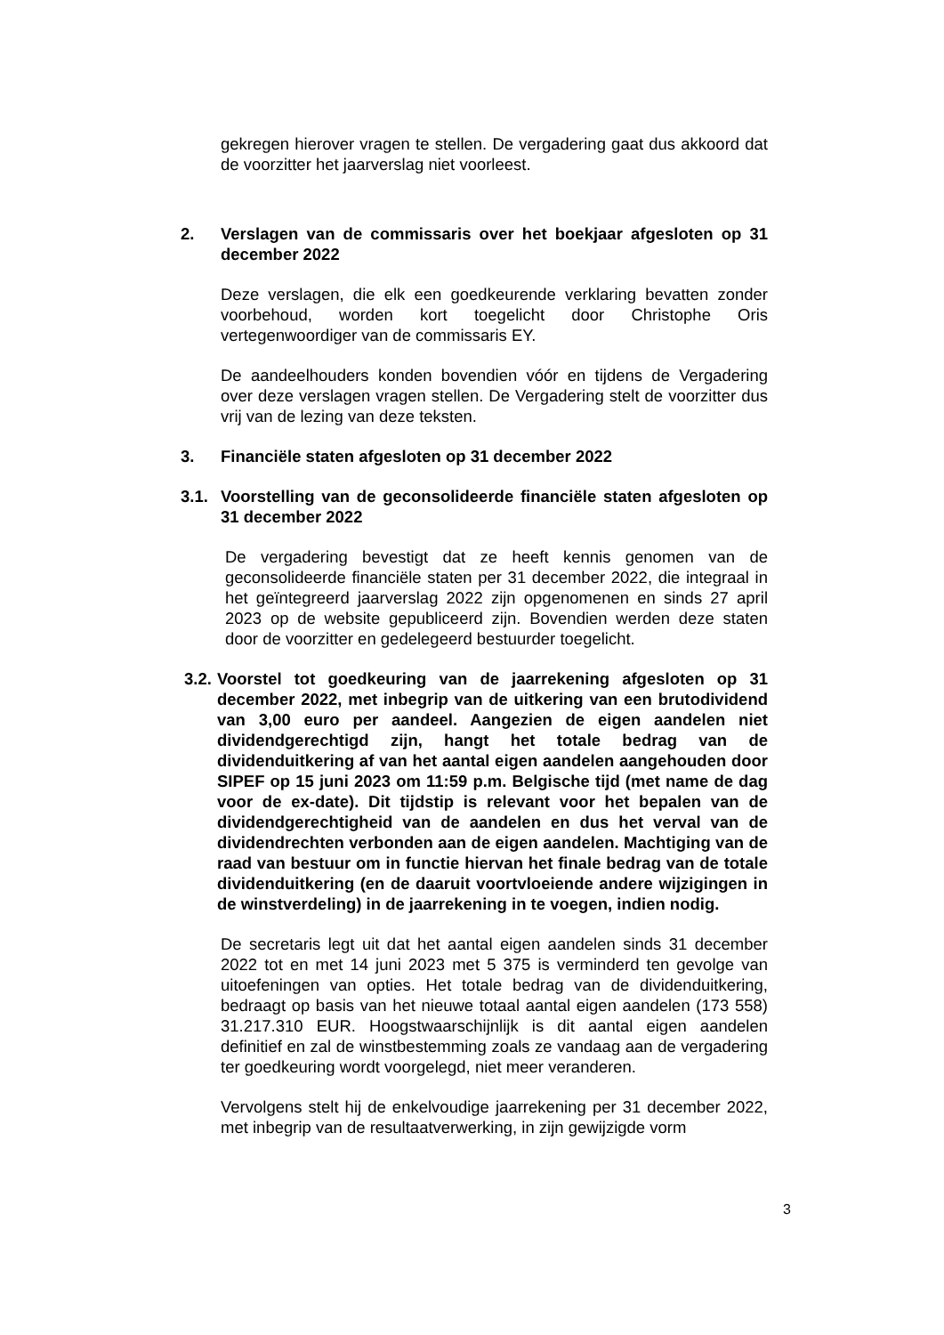gekregen hierover vragen te stellen. De vergadering gaat dus akkoord dat de voorzitter het jaarverslag niet voorleest.
2. Verslagen van de commissaris over het boekjaar afgesloten op 31 december 2022
Deze verslagen, die elk een goedkeurende verklaring bevatten zonder voorbehoud, worden kort toegelicht door Christophe Oris vertegenwoordiger van de commissaris EY.
De aandeelhouders konden bovendien vóór en tijdens de Vergadering over deze verslagen vragen stellen. De Vergadering stelt de voorzitter dus vrij van de lezing van deze teksten.
3. Financiële staten afgesloten op 31 december 2022
3.1. Voorstelling van de geconsolideerde financiële staten afgesloten op 31 december 2022
De vergadering bevestigt dat ze heeft kennis genomen van de geconsolideerde financiële staten per 31 december 2022, die integraal in het geïntegreerd jaarverslag 2022 zijn opgenomenen en sinds 27 april 2023 op de website gepubliceerd zijn. Bovendien werden deze staten door de voorzitter en gedelegeerd bestuurder toegelicht.
3.2. Voorstel tot goedkeuring van de jaarrekening afgesloten op 31 december 2022, met inbegrip van de uitkering van een brutodividend van 3,00 euro per aandeel. Aangezien de eigen aandelen niet dividendgerechtigd zijn, hangt het totale bedrag van de dividenduitkering af van het aantal eigen aandelen aangehouden door SIPEF op 15 juni 2023 om 11:59 p.m. Belgische tijd (met name de dag voor de ex-date). Dit tijdstip is relevant voor het bepalen van de dividendgerechtigheid van de aandelen en dus het verval van de dividendrechten verbonden aan de eigen aandelen. Machtiging van de raad van bestuur om in functie hiervan het finale bedrag van de totale dividenduitkering (en de daaruit voortvloeiende andere wijzigingen in de winstverdeling) in de jaarrekening in te voegen, indien nodig.
De secretaris legt uit dat het aantal eigen aandelen sinds 31 december 2022 tot en met 14 juni 2023 met 5 375 is verminderd ten gevolge van uitoefeningen van opties. Het totale bedrag van de dividenduitkering, bedraagt op basis van het nieuwe totaal aantal eigen aandelen (173 558) 31.217.310 EUR. Hoogstwaarschijnlijk is dit aantal eigen aandelen definitief en zal de winstbestemming zoals ze vandaag aan de vergadering ter goedkeuring wordt voorgelegd, niet meer veranderen.
Vervolgens stelt hij de enkelvoudige jaarrekening per 31 december 2022, met inbegrip van de resultaatverwerking, in zijn gewijzigde vorm
3